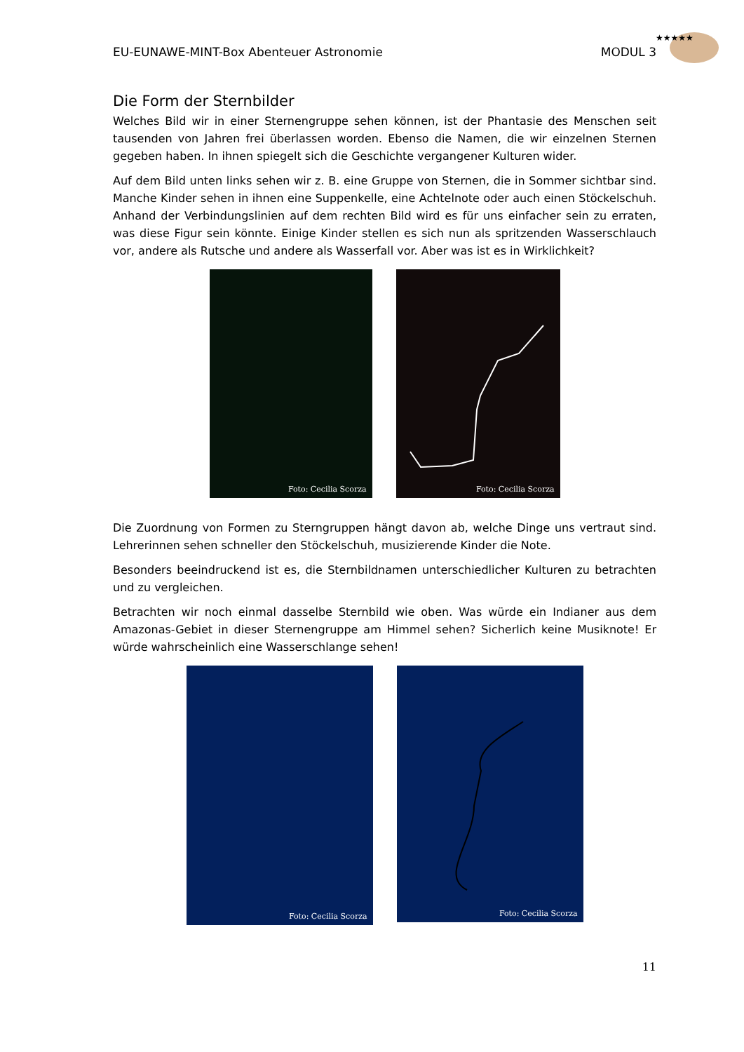★★★★★
EU-EUNAWE-MINT-Box Abenteuer Astronomie MODUL 3
Die Form der Sternbilder
Welches Bild wir in einer Sternengruppe sehen können, ist der Phantasie des Menschen seit tausenden von Jahren frei überlassen worden. Ebenso die Namen, die wir einzelnen Sternen gegeben haben. In ihnen spiegelt sich die Geschichte vergangener Kulturen wider.
Auf dem Bild unten links sehen wir z. B. eine Gruppe von Sternen, die in Sommer sichtbar sind. Manche Kinder sehen in ihnen eine Suppenkelle, eine Achtelnote oder auch einen Stöckelschuh. Anhand der Verbindungslinien auf dem rechten Bild wird es für uns einfacher sein zu erraten, was diese Figur sein könnte. Einige Kinder stellen es sich nun als spritzenden Wasserschlauch vor, andere als Rutsche und andere als Wasserfall vor. Aber was ist es in Wirklichkeit?
Foto: Cecilia Scorza
Foto: Cecilia Scorza
Die Zuordnung von Formen zu Sterngruppen hängt davon ab, welche Dinge uns vertraut sind. Lehrerinnen sehen schneller den Stöckelschuh, musizierende Kinder die Note.
Besonders beeindruckend ist es, die Sternbildnamen unterschiedlicher Kulturen zu betrachten und zu vergleichen.
Betrachten wir noch einmal dasselbe Sternbild wie oben. Was würde ein Indianer aus dem Amazonas-Gebiet in dieser Sternengruppe am Himmel sehen? Sicherlich keine Musiknote! Er würde wahrscheinlich eine Wasserschlange sehen!
Foto: Cecilia Scorza
Foto: Cecilia Scorza
11